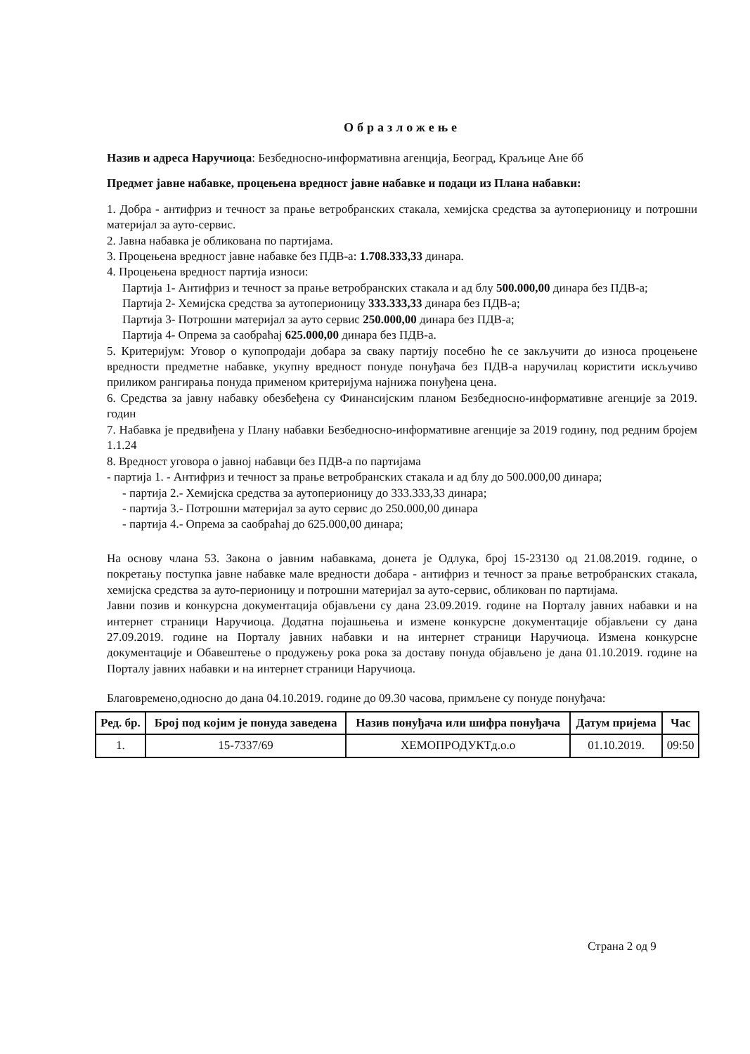Образложење
Назив и адреса Наручиоца: Безбедносно-информативна агенција, Београд, Краљице Ане бб
Предмет јавне набавке, процењена вредност јавне набавке и подаци из Плана набавки:
1. Добра - антифриз и течност за прање ветробранских стакала, хемијска средства за аутоперионицу и потрошни материјал за ауто-сервис.
2. Јавна набавка је обликована по партијама.
3. Процењена вредност јавне набавке без ПДВ-а: 1.708.333,33 динара.
4. Процењена вредност партија износи:
Партија 1- Антифриз и течност за прање ветробранских стакала и ад блу 500.000,00 динара без ПДВ-а;
Партија 2- Хемијска средства за аутоперионицу 333.333,33 динара без ПДВ-а;
Партија 3- Потрошни материјал за ауто сервис 250.000,00 динара без ПДВ-а;
Партија 4- Опрема за саобраћај 625.000,00 динара без ПДВ-а.
5. Критеријум: Уговор о купопродаји добара за сваку партију посебно ће се закључити до износа процењене вредности предметне набавке, укупну вредност понуде понуђача без ПДВ-а наручилац користити искључиво приликом рангирања понуда применом критеријума најнижа понуђена цена.
6. Средства за јавну набавку обезбеђена су Финансијским планом Безбедносно-информативне агенције за 2019. годин
7. Набавка је предвиђена у Плану набавки Безбедносно-информативне агенције за 2019 годину, под редним бројем 1.1.24
8. Вредност уговора о јавној набавци без ПДВ-а по партијама
- партија 1. - Антифриз и течност за прање ветробранских стакала и ад блу до 500.000,00 динара;
- партија 2.- Хемијска средства за аутоперионицу до 333.333,33 динара;
- партија 3.- Потрошни материјал за ауто сервис до 250.000,00 динара
- партија 4.- Опрема за саобраћај до 625.000,00 динара;
На основу члана 53. Закона о јавним набавкама, донета је Одлука, број 15-23130 од 21.08.2019. године, о покретању поступка јавне набавке мале вредности добара - антифриз и течност за прање ветробранских стакала, хемијска средства за ауто-перионицу и потрошни материјал за ауто-сервис, обликован по партијама.
Јавни позив и конкурсна документација објављени су дана 23.09.2019. године на Порталу јавних набавки и на интернет страници Наручиоца. Додатна појашњења и измене конкурсне документације објављени су дана 27.09.2019. године на Порталу јавних набавки и на интернет страници Наручиоца. Измена конкурсне документације и Обавештење о продужењу рока рока за доставу понуда објављено је дана 01.10.2019. године на Порталу јавних набавки и на интернет страници Наручиоца.
Благовремено,односно до дана 04.10.2019. године до 09.30 часова, примљене су понуде понуђача:
| Ред. бр. | Број под којим је понуда заведена | Назив понуђача или шифра понуђача | Датум пријема | Час |
| --- | --- | --- | --- | --- |
| 1. | 15-7337/69 | ХЕМОПРОДУКТд.о.о | 01.10.2019. | 09:50 |
Страна 2 од 9